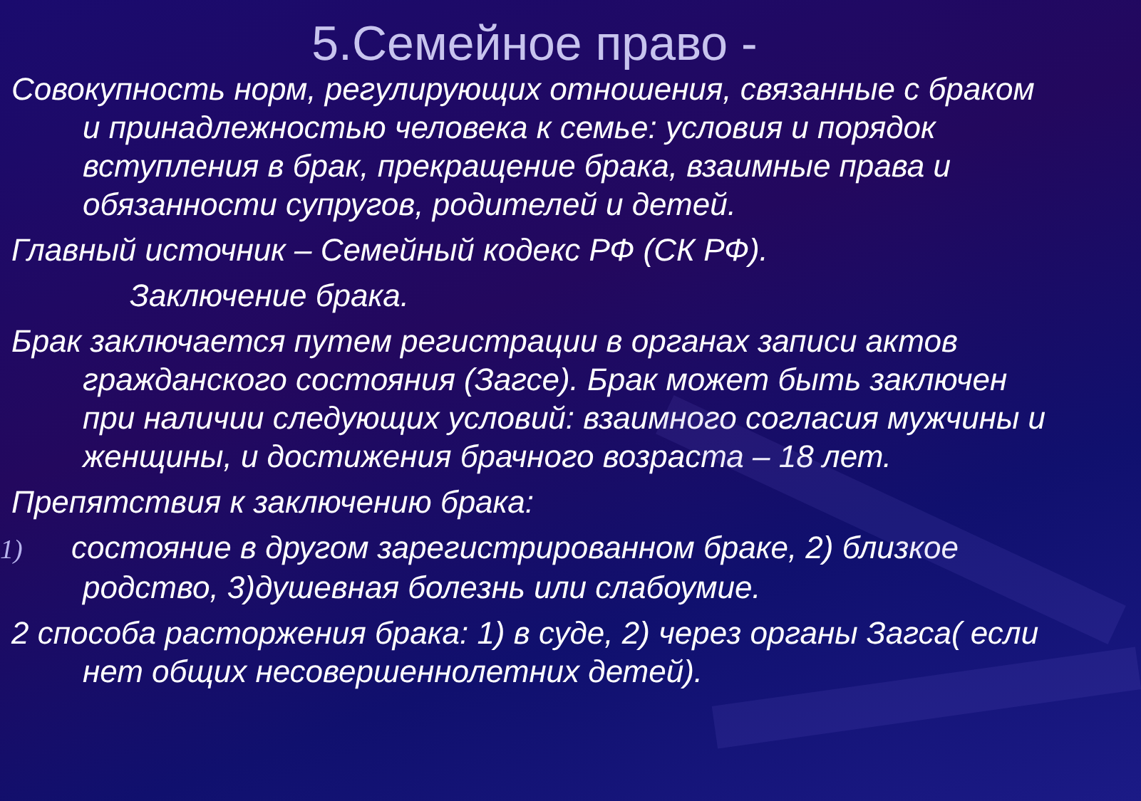5.Семейное право -
Совокупность норм, регулирующих отношения, связанные с браком и принадлежностью человека к семье: условия и порядок вступления в брак, прекращение брака, взаимные права и обязанности супругов, родителей и детей.
Главный источник – Семейный кодекс РФ (СК РФ).
Заключение брака.
Брак заключается путем регистрации в органах записи актов гражданского состояния (Загсе). Брак может быть заключен при наличии следующих условий: взаимного согласия мужчины и женщины, и достижения брачного возраста – 18 лет.
Препятствия к заключению брака:
1) состояние в другом зарегистрированном браке, 2) близкое родство, 3)душевная болезнь или слабоумие.
2 способа расторжения брака: 1) в суде, 2) через органы Загса( если нет общих несовершеннолетних детей).